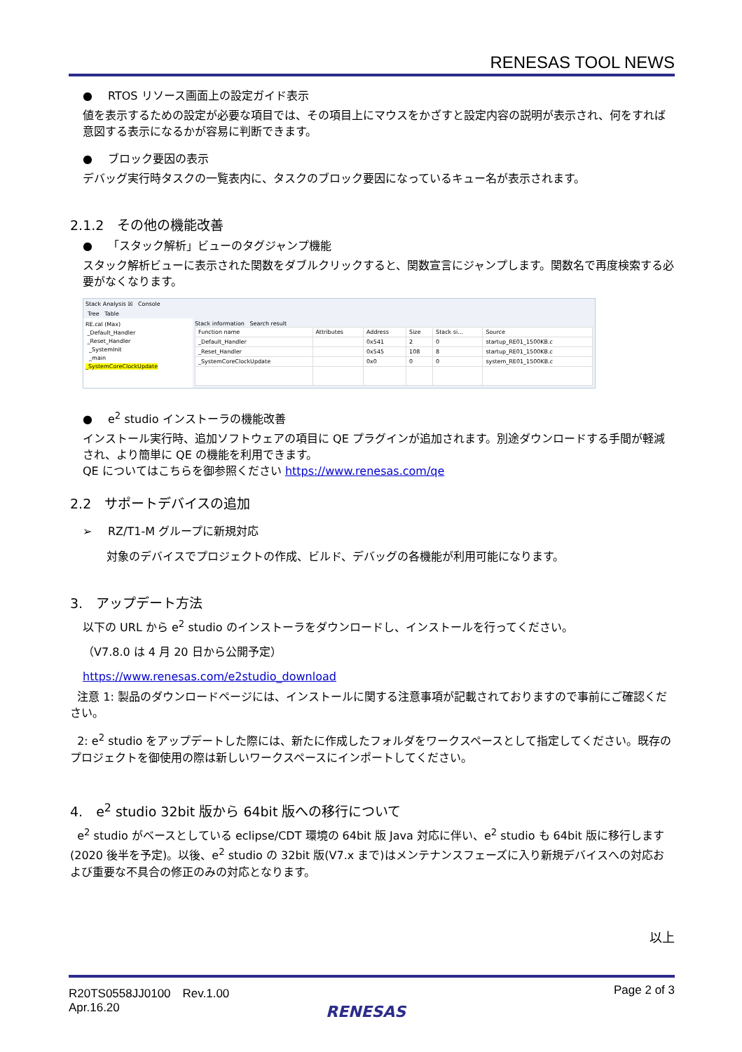RENESAS TOOL NEWS
● RTOS リソース画面上の設定ガイド表示
値を表示するための設定が必要な項目では、その項目上にマウスをかざすと設定内容の説明が表示され、何をすれば意図する表示になるかが容易に判断できます。
● ブロック要因の表示
デバッグ実行時タスクの一覧表内に、タスクのブロック要因になっているキュー名が表示されます。
2.1.2　その他の機能改善
● 「スタック解析」ビューのタグジャンプ機能
スタック解析ビューに表示された関数をダブルクリックすると、関数宣言にジャンプします。関数名で再度検索する必要がなくなります。
Stack Analysis ☒ Console
Tree Table
RE.cal (Max)
_Default_Handler
_Reset_Handler
_SystemInit
_main
_SystemCoreClockUpdate
Stack information Search result
| Function name | Attributes | Address | Size | Stack si... | Source |
| --- | --- | --- | --- | --- | --- |
| _Default_Handler | | 0x541 | 2 | 0 | startup_RE01_1500KB.c |
| _Reset_Handler | | 0x545 | 108 | 8 | startup_RE01_1500KB.c |
| _SystemCoreClockUpdate | | 0x0 | 0 | 0 | system_RE01_1500KB.c |
● e<sup>2</sup> studio インストーラの機能改善
インストール実行時、追加ソフトウェアの項目に QE プラグインが追加されます。別途ダウンロードする手間が軽減され、より簡単に QE の機能を利用できます。
QE についてはこちらを御参照ください https://www.renesas.com/qe
2.2　サポートデバイスの追加
➢ RZ/T1-M グループに新規対応
対象のデバイスでプロジェクトの作成、ビルド、デバッグの各機能が利用可能になります。
3.　アップデート方法
以下の URL から e<sup>2</sup> studio のインストーラをダウンロードし、インストールを行ってください。
（V7.8.0 は 4 月 20 日から公開予定）
https://www.renesas.com/e2studio_download
注意 1: 製品のダウンロードページには、インストールに関する注意事項が記載されておりますので事前にご確認ください。
2: e<sup>2</sup> studio をアップデートした際には、新たに作成したフォルダをワークスペースとして指定してください。既存のプロジェクトを御使用の際は新しいワークスペースにインポートしてください。
4.　e<sup>2</sup> studio 32bit 版から 64bit 版への移行について
e<sup>2</sup> studio がベースとしている eclipse/CDT 環境の 64bit 版 Java 対応に伴い、e<sup>2</sup> studio も 64bit 版に移行します(2020 後半を予定)。以後、e<sup>2</sup> studio の 32bit 版(V7.x まで)はメンテナンスフェーズに入り新規デバイスへの対応および重要な不具合の修正のみの対応となります。
以上
R20TS0558JJ0100　Rev.1.00
Apr.16.20
Page 2 of 3
RENESAS